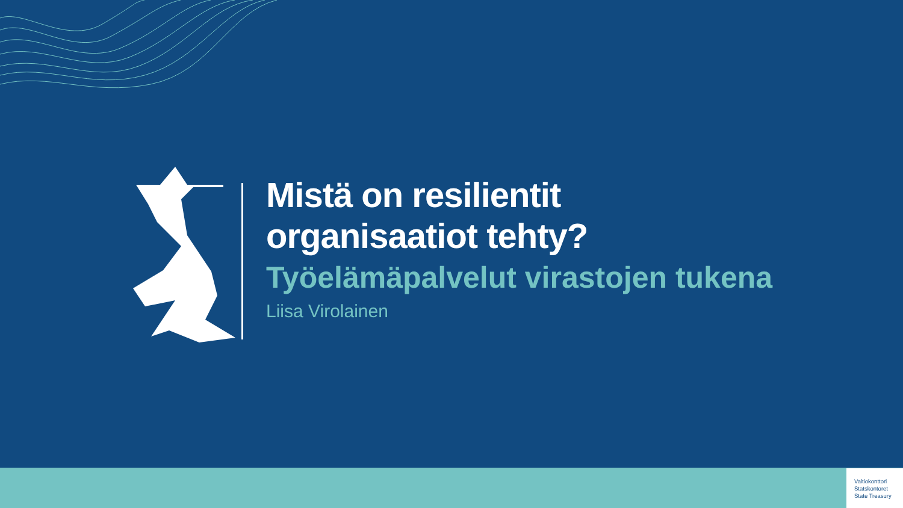Mistä on resilientit
organisaatiot tehty?
Työelämäpalvelut virastojen tukena
Liisa Virolainen
Valtiokonttori
Statskontoret
State Treasury